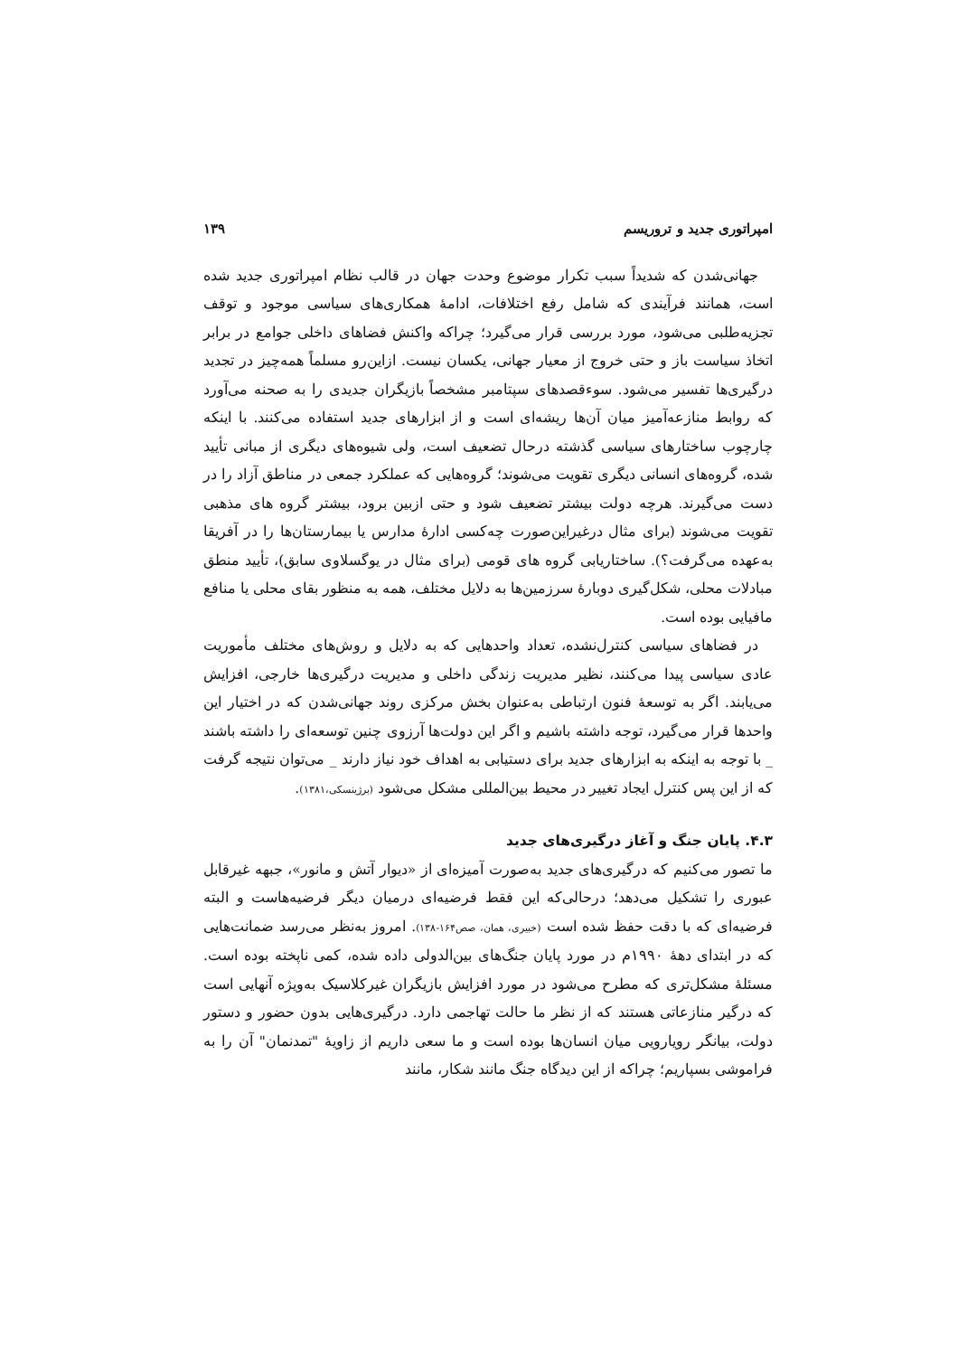امپراتوری جدید و تروریسم ۱۳۹
جهانی‌شدن که شدیداً سبب تکرار موضوع وحدت جهان در قالب نظام امپراتوری جدید شده است، همانند فرآیندی که شامل رفع اختلافات، ادامهٔ همکاری‌های سیاسی موجود و توقف تجزیه‌طلبی می‌شود، مورد بررسی قرار می‌گیرد؛ چراکه واکنش فضاهای داخلی جوامع در برابر اتخاذ سیاست باز و حتی خروج از معیار جهانی، یکسان نیست. ازاین‌رو مسلماً همه‌چیز در تجدید درگیری‌ها تفسیر می‌شود. سوءقصدهای سپتامبر مشخصاً بازیگران جدیدی را به صحنه می‌آورد که روابط منازعه‌آمیز میان آن‌ها ریشه‌ای است و از ابزارهای جدید استفاده می‌کنند. با اینکه چارچوب ساختارهای سیاسی گذشته درحال تضعیف است، ولی شیوه‌های دیگری از مبانی تأیید شده، گروه‌های انسانی دیگری تقویت می‌شوند؛ گروه‌هایی که عملکرد جمعی در مناطق آزاد را در دست می‌گیرند. هرچه دولت بیشتر تضعیف شود و حتی ازبین برود، بیشتر گروه های مذهبی تقویت می‌شوند (برای مثال درغیراین‌صورت چه‌کسی ادارهٔ مدارس یا بیمارستان‌ها را در آفریقا به‌عهده می‌گرفت؟). ساختاریابی گروه های قومی (برای مثال در یوگسلاوی سابق)، تأیید منطق مبادلات محلی، شکل‌گیری دوبارهٔ سرزمین‌ها به دلایل مختلف، همه به منظور بقای محلی یا منافع مافیایی بوده است.
در فضاهای سیاسی کنترل‌نشده، تعداد واحدهایی که به دلایل و روش‌های مختلف مأموریت عادی سیاسی پیدا می‌کنند، نظیر مدیریت زندگی داخلی و مدیریت درگیری‌ها خارجی، افزایش می‌یابند. اگر به توسعهٔ فنون ارتباطی به‌عنوان بخش مرکزی روند جهانی‌شدن که در اختیار این واحدها قرار می‌گیرد، توجه داشته باشیم و اگر این دولت‌ها آرزوی چنین توسعه‌ای را داشته باشند _ با توجه به اینکه به ابزارهای جدید برای دستیابی به اهداف خود نیاز دارند _ می‌توان نتیجه گرفت که از این پس کنترل ایجاد تغییر در محیط بین‌المللی مشکل می‌شود (برژینسکی،۱۳۸۱).
۴.۳. پایان جنگ و آغاز درگیری‌های جدید
ما تصور می‌کنیم که درگیری‌های جدید به‌صورت آمیزه‌ای از «دیوار آتش و مانور»، جبهه غیرقابل عبوری را تشکیل می‌دهد؛ درحالی‌که این فقط فرضیه‌ای درمیان دیگر فرضیه‌هاست و البته فرضیه‌ای که با دقت حفظ شده است (خبیری، همان، صص۱۶۴-۱۳۸). امروز به‌نظر می‌رسد ضمانت‌هایی که در ابتدای دههٔ ۱۹۹۰م در مورد پایان جنگ‌های بین‌الدولی داده شده، کمی ناپخته بوده است. مسئلهٔ مشکل‌تری که مطرح می‌شود در مورد افزایش بازیگران غیرکلاسیک به‌ویژه آنهایی است که درگیر منازعاتی هستند که از نظر ما حالت تهاجمی دارد. درگیری‌هایی بدون حضور و دستور دولت، بیانگر رویارویی میان انسان‌ها بوده است و ما سعی داریم از زاویهٔ "تمدنمان" آن را به فراموشی بسپاریم؛ چراکه از این دیدگاه جنگ مانند شکار، مانند